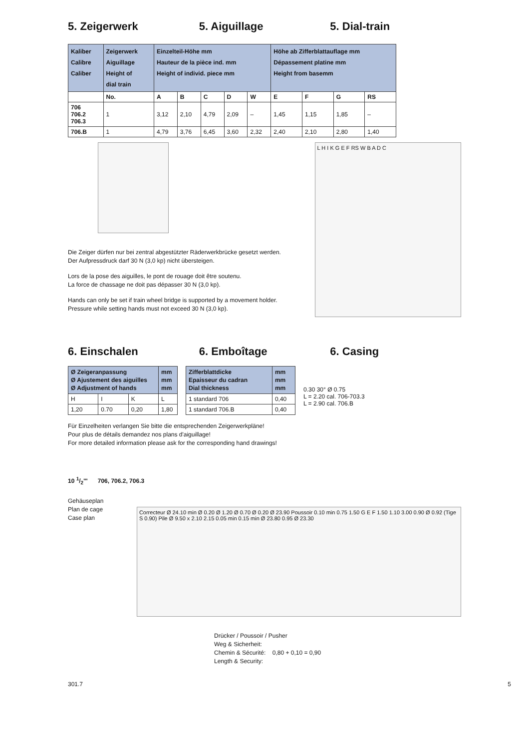5. Zeigerwerk 5. Aiguillage 5. Dial-train
| Kaliber Calibre Caliber | Zeigerwerk Aiguillage Height of dial train | Einzelteil-Höhe mm Hauteur de la pièce ind. mm Height of individ. piece mm | | | | | Höhe ab Zifferblattauflage mm Dépassement platine mm Height from basemm | | | |
| --- | --- | --- | --- | --- | --- | --- | --- | --- | --- | --- |
| | No. | A | B | C | D | W | E | F | G | RS |
| 706 706.2 706.3 | 1 | 3,12 | 2,10 | 4,79 | 2,09 | – | 1,45 | 1,15 | 1,85 | – |
| 706.B | 1 | 4,79 | 3,76 | 6,45 | 3,60 | 2,32 | 2,40 | 2,10 | 2,80 | 1,40 |
Die Zeiger dürfen nur bei zentral abgestützter Räderwerkbrücke gesetzt werden.
Der Aufpressdruck darf 30 N (3,0 kp) nicht übersteigen.
Lors de la pose des aiguilles, le pont de rouage doit être soutenu.
La force de chassage ne doit pas dépasser 30 N (3,0 kp).
Hands can only be set if train wheel bridge is supported by a movement holder.
Pressure while setting hands must not exceed 30 N (3,0 kp).
L H I K G E F RS W B A D C
6. Einschalen 6. Emboîtage 6. Casing
| Ø Zeigeranpassung Ø Ajustement des aiguilles Ø Adjustment of hands | | | mm mm mm |
| --- | --- | --- | --- |
| H | I | K | L |
| 1,20 | 0.70 | 0,20 | 1,80 |
| Zifferblattdicke Epaisseur du cadran Dial thickness | mm mm mm |
| --- | --- |
| 1 standard 706 | 0,40 |
| 1 standard 706.B | 0,40 |
Für Einzelheiten verlangen Sie bitte die entsprechenden Zeigerwerkpläne!
Pour plus de détails demandez nos plans d'aiguillage!
For more detailed information please ask for the corresponding hand drawings!
0.30 30° Ø 0.75
L = 2.20 cal. 706-703.3
L = 2.90 cal. 706.B
10 1/2''' 706, 706.2, 706.3
Gehäuseplan
Plan de cage
Case plan
Correcteur Ø 24.10 min Ø 0.20 Ø 1.20 Ø 0.70 Ø 0.20 Ø 23.90 Poussoir 0.10 min 0.75 1.50 G E F 1.50 1.10 3.00 0.90 Ø 0.92 (Tige S 0.90) Pile Ø 9.50 x 2.10 2.15 0.05 min 0.15 min Ø 23.80 0.95 Ø 23.30
Drücker / Poussoir / Pusher
Weg & Sicherheit:
Chemin & Sécurité: 0,80 + 0,10 = 0,90
Length & Security:
301.7 5